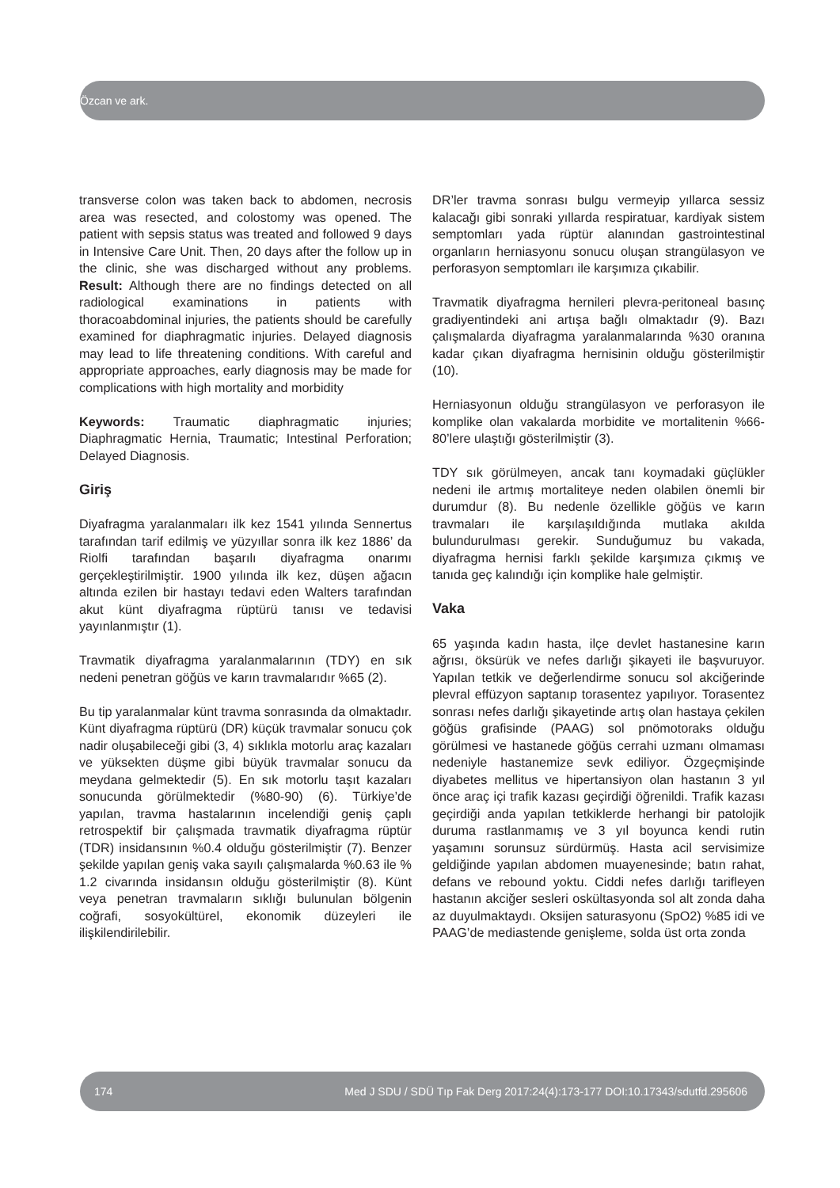Özcan ve ark.
transverse colon was taken back to abdomen, necrosis area was resected, and colostomy was opened. The patient with sepsis status was treated and followed 9 days in Intensive Care Unit. Then, 20 days after the follow up in the clinic, she was discharged without any problems. Result: Although there are no findings detected on all radiological examinations in patients with thoracoabdominal injuries, the patients should be carefully examined for diaphragmatic injuries. Delayed diagnosis may lead to life threatening conditions. With careful and appropriate approaches, early diagnosis may be made for complications with high mortality and morbidity
Keywords: Traumatic diaphragmatic injuries; Diaphragmatic Hernia, Traumatic; Intestinal Perforation; Delayed Diagnosis.
Giriş
Diyafragma yaralanmaları ilk kez 1541 yılında Sennertus tarafından tarif edilmiş ve yüzyıllar sonra ilk kez 1886’ da Riolfi tarafından başarılı diyafragma onarımı gerçekleştirilmiştir. 1900 yılında ilk kez, düşen ağacın altında ezilen bir hastayı tedavi eden Walters tarafından akut künt diyafragma rüptürü tanısı ve tedavisi yayınlanmıştır (1).
Travmatik diyafragma yaralanmalarının (TDY) en sık nedeni penetran göğüs ve karın travmalarıdır %65 (2).
Bu tip yaralanmalar künt travma sonrasında da olmaktadır. Künt diyafragma rüptürü (DR) küçük travmalar sonucu çok nadir oluşabileceği gibi (3, 4) sıklıkla motorlu araç kazaları ve yüksekten düşme gibi büyük travmalar sonucu da meydana gelmektedir (5). En sık motorlu taşıt kazaları sonucunda görülmektedir (%80-90) (6). Türkiye’de yapılan, travma hastalarının incelendiği geniş çaplı retrospektif bir çalışmada travmatik diyafragma rüptür (TDR) insidansının %0.4 olduğu gösterilmiştir (7). Benzer şekilde yapılan geniş vaka sayılı çalışmalarda %0.63 ile % 1.2 civarında insidansın olduğu gösterilmiştir (8). Künt veya penetran travmaların sıklığı bulunulan bölgenin coğrafi, sosyokültürel, ekonomik düzeyleri ile ilişkilendirilebilir.
DR’ler travma sonrası bulgu vermeyip yıllarca sessiz kalacağı gibi sonraki yıllarda respiratuar, kardiyak sistem semptomları yada rüptür alanından gastrointestinal organların herniasyonu sonucu oluşan strangülasyon ve perforasyon semptomları ile karşımıza çıkabilir.
Travmatik diyafragma hernileri plevra-peritoneal basınç gradiyentindeki ani artışa bağlı olmaktadır (9). Bazı çalışmalarda diyafragma yaralanmalarında %30 oranına kadar çıkan diyafragma hernisinin olduğu gösterilmiştir (10).
Herniasyonun olduğu strangülasyon ve perforasyon ile komplike olan vakalarda morbidite ve mortalitenin %66-80’lere ulaştığı gösterilmiştir (3).
TDY sık görülmeyen, ancak tanı koymadaki güçlükler nedeni ile artmış mortaliteye neden olabilen önemli bir durumdur (8). Bu nedenle özellikle göğüs ve karın travmaları ile karşılaşıldığında mutlaka akılda bulundurulması gerekir. Sunduğumuz bu vakada, diyafragma hernisi farklı şekilde karşımıza çıkmış ve tanıda geç kalındığı için komplike hale gelmiştir.
Vaka
65 yaşında kadın hasta, ilçe devlet hastanesine karın ağrısı, öksürük ve nefes darlığı şikayeti ile başvuruyor. Yapılan tetkik ve değerlendirme sonucu sol akciğerinde plevral effüzyon saptanıp torasentez yapılıyor. Torasentez sonrası nefes darlığı şikayetinde artış olan hastaya çekilen göğüs grafisinde (PAAG) sol pnömotoraks olduğu görülmesi ve hastanede göğüs cerrahi uzmanı olmaması nedeniyle hastanemize sevk ediliyor. Özgeçmişinde diyabetes mellitus ve hipertansiyon olan hastanın 3 yıl önce araç içi trafik kazası geçirdiği öğrenildi. Trafik kazası geçirdiği anda yapılan tetkiklerde herhangi bir patolojik duruma rastlanmamış ve 3 yıl boyunca kendi rutin yaşamını sorunsuz sürdürmüş. Hasta acil servisimize geldiğinde yapılan abdomen muayenesinde; batın rahat, defans ve rebound yoktu. Ciddi nefes darlığı tarifleyen hastanın akciğer sesleri oskültasyonda sol alt zonda daha az duyulmaktaydı. Oksijen saturasyonu (SpO2) %85 idi ve PAAG’de mediastende genişleme, solda üst orta zonda
174 Med J SDU / SDÜ Tıp Fak Derg 2017:24(4):173-177 DOI:10.17343/sdutfd.295606